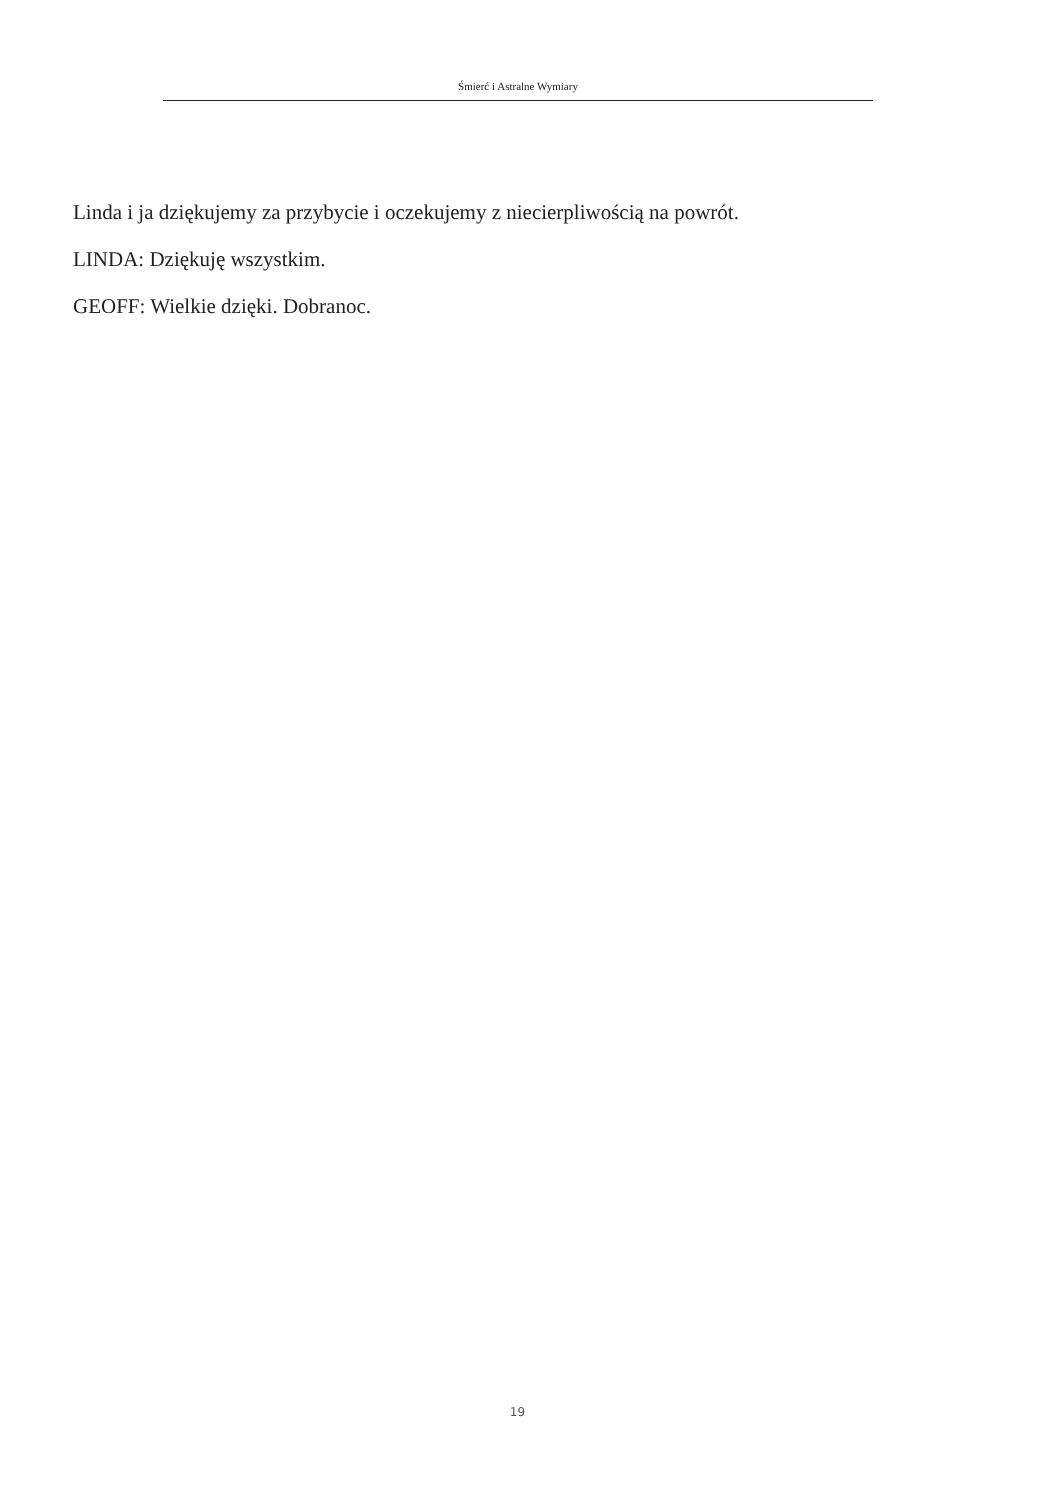Śmierć i Astralne Wymiary
Linda i ja dziękujemy za przybycie i oczekujemy z niecierpliwością na powrót.
LINDA: Dziękuję wszystkim.
GEOFF: Wielkie dzięki. Dobranoc.
19